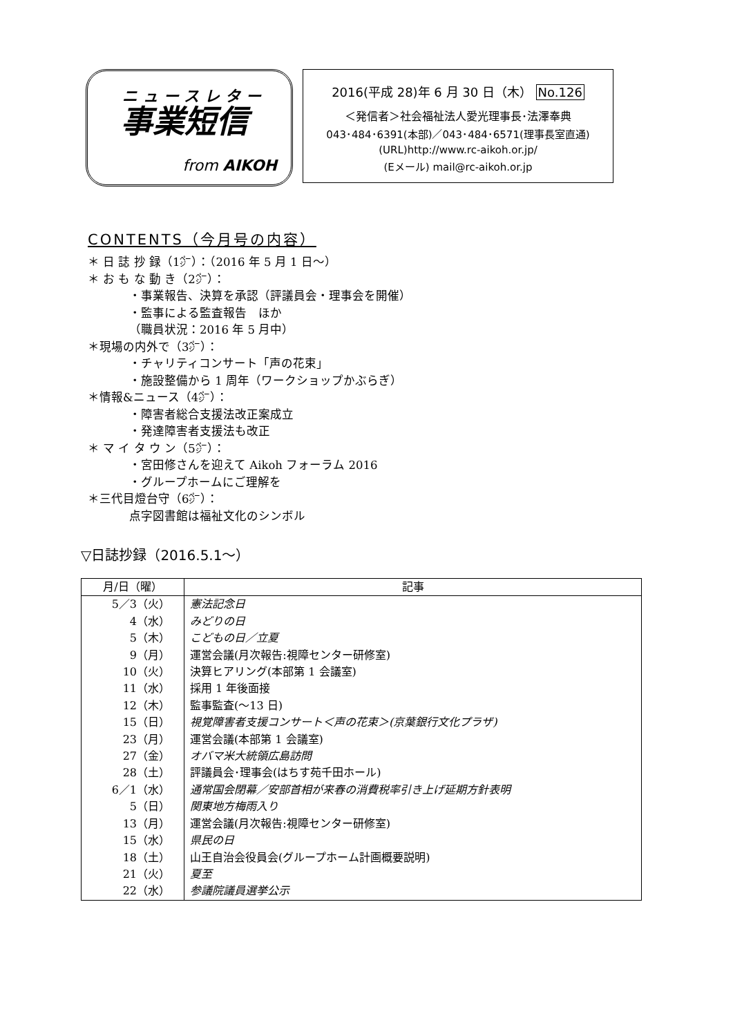ニュースレター
事業短信
from AIKOH
2016(平成 28)年 6 月 30 日（木） No.126
＜発信者＞社会福祉法人愛光理事長･法澤奉典
043･484･6391(本部)／043･484･6571(理事長室直通)
(URL)http://www.rc-aikoh.or.jp/
(Eメール) mail@rc-aikoh.or.jp
CONTENTS（今月号の内容）
＊ 日 誌 抄 録（1㌻）：（2016 年 5 月 1 日～）
＊ お も な 動 き（2㌻）：
・事業報告、決算を承認（評議員会・理事会を開催）
・監事による監査報告　ほか
（職員状況：2016 年 5 月中）
＊現場の内外で（3㌻）：
・チャリティコンサート「声の花束」
・施設整備から 1 周年（ワークショップかぶらぎ）
＊情報&ニュース（4㌻）：
・障害者総合支援法改正案成立
・発達障害者支援法も改正
＊ マ イ タ ウ ン（5㌻）：
・宮田修さんを迎えて Aikoh フォーラム 2016
・グループホームにご理解を
＊三代目燈台守（6㌻）：
点字図書館は福祉文化のシンボル
▽日誌抄録（2016.5.1～）
| 月/日（曜） | 記事 |
| --- | --- |
| 5／3（火） | 憲法記念日 |
| 4（水） | みどりの日 |
| 5（木） | こどもの日／立夏 |
| 9（月） | 運営会議(月次報告:視障センター研修室) |
| 10（火） | 決算ヒアリング(本部第 1 会議室) |
| 11（水） | 採用 1 年後面接 |
| 12（木） | 監事監査(～13 日) |
| 15（日） | 視覚障害者支援コンサート＜声の花束＞(京葉銀行文化プラザ) |
| 23（月） | 運営会議(本部第 1 会議室) |
| 27（金） | オバマ米大統領広島訪問 |
| 28（土） | 評議員会･理事会(はちす苑千田ホール) |
| 6／1（水） | 通常国会閉幕／安部首相が来春の消費税率引き上げ延期方針表明 |
| 5（日） | 関東地方梅雨入り |
| 13（月） | 運営会議(月次報告:視障センター研修室) |
| 15（水） | 県民の日 |
| 18（土） | 山王自治会役員会(グループホーム計画概要説明) |
| 21（火） | 夏至 |
| 22（水） | 参議院議員選挙公示 |